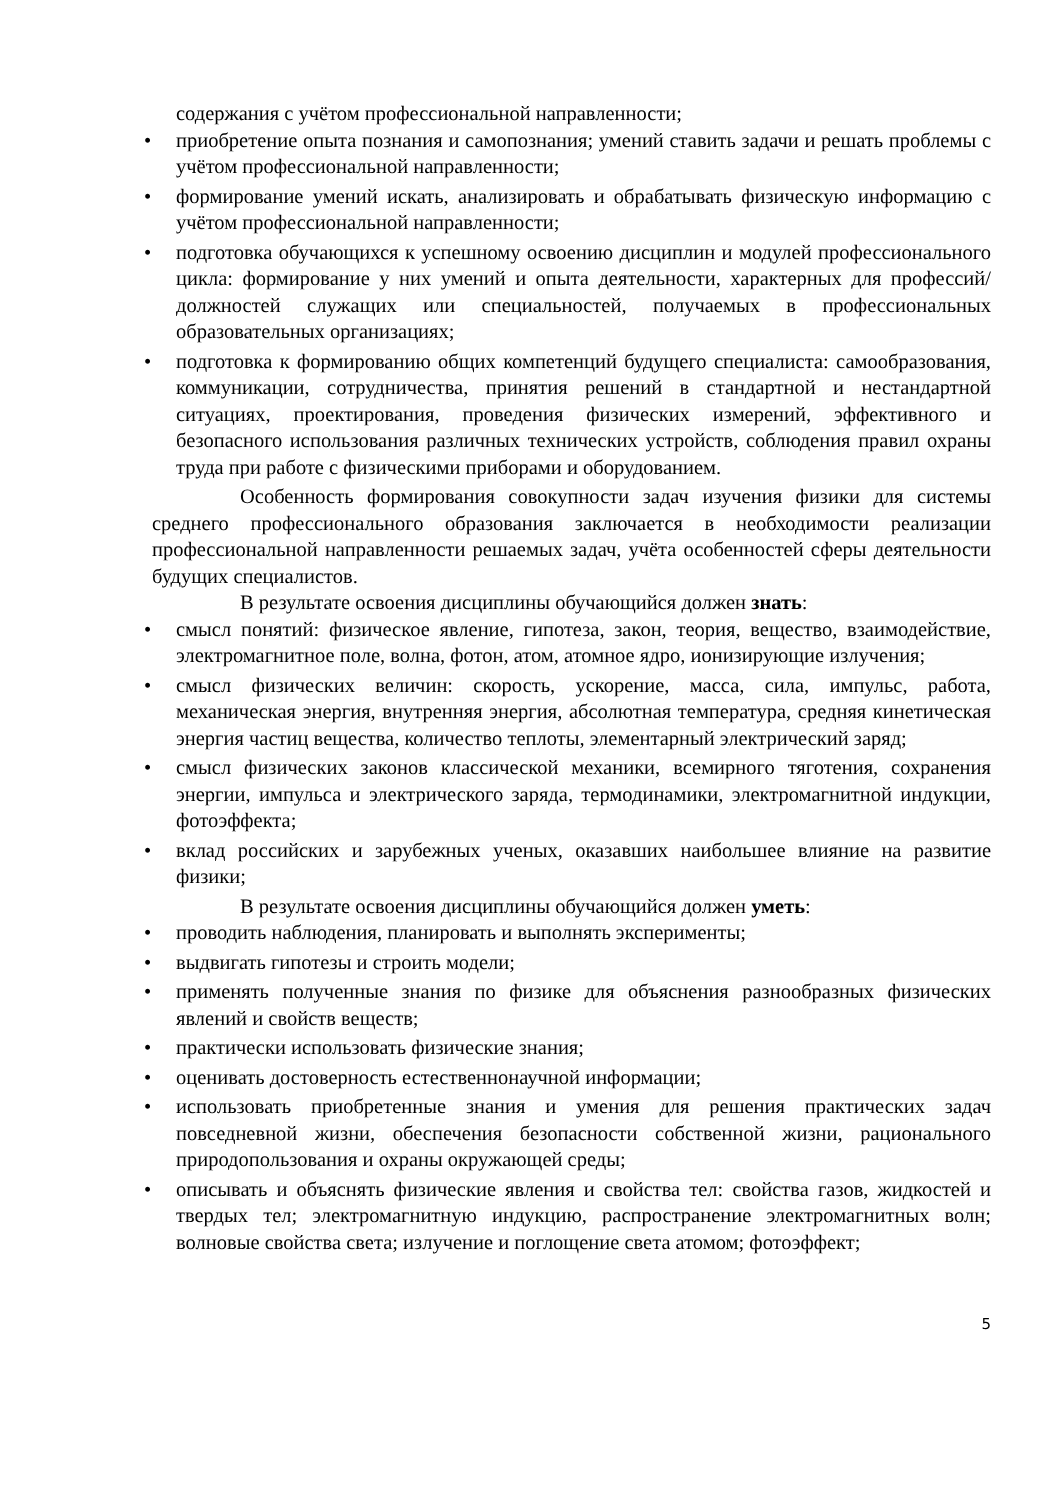содержания с учётом профессиональной направленности;
• приобретение опыта познания и самопознания; умений ставить задачи и решать проблемы с учётом профессиональной направленности;
• формирование умений искать, анализировать и обрабатывать физическую информацию с учётом профессиональной направленности;
• подготовка обучающихся к успешному освоению дисциплин и модулей профессионального цикла: формирование у них умений и опыта деятельности, характерных для профессий/должностей служащих или специальностей, получаемых в профессиональных образовательных организациях;
• подготовка к формированию общих компетенций будущего специалиста: самообразования, коммуникации, сотрудничества, принятия решений в стандартной и нестандартной ситуациях, проектирования, проведения физических измерений, эффективного и безопасного использования различных технических устройств, соблюдения правил охраны труда при работе с физическими приборами и оборудованием.
Особенность формирования совокупности задач изучения физики для системы среднего профессионального образования заключается в необходимости реализации профессиональной направленности решаемых задач, учёта особенностей сферы деятельности будущих специалистов.
В результате освоения дисциплины обучающийся должен знать:
• смысл понятий: физическое явление, гипотеза, закон, теория, вещество, взаимодействие, электромагнитное поле, волна, фотон, атом, атомное ядро, ионизирующие излучения;
• смысл физических величин: скорость, ускорение, масса, сила, импульс, работа, механическая энергия, внутренняя энергия, абсолютная температура, средняя кинетическая энергия частиц вещества, количество теплоты, элементарный электрический заряд;
• смысл физических законов классической механики, всемирного тяготения, сохранения энергии, импульса и электрического заряда, термодинамики, электромагнитной индукции, фотоэффекта;
• вклад российских и зарубежных ученых, оказавших наибольшее влияние на развитие физики;
В результате освоения дисциплины обучающийся должен уметь:
• проводить наблюдения, планировать и выполнять эксперименты;
• выдвигать гипотезы и строить модели;
• применять полученные знания по физике для объяснения разнообразных физических явлений и свойств веществ;
• практически использовать физические знания;
• оценивать достоверность естественнонаучной информации;
• использовать приобретенные знания и умения для решения практических задач повседневной жизни, обеспечения безопасности собственной жизни, рационального природопользования и охраны окружающей среды;
• описывать и объяснять физические явления и свойства тел: свойства газов, жидкостей и твердых тел; электромагнитную индукцию, распространение электромагнитных волн; волновые свойства света; излучение и поглощение света атомом; фотоэффект;
5